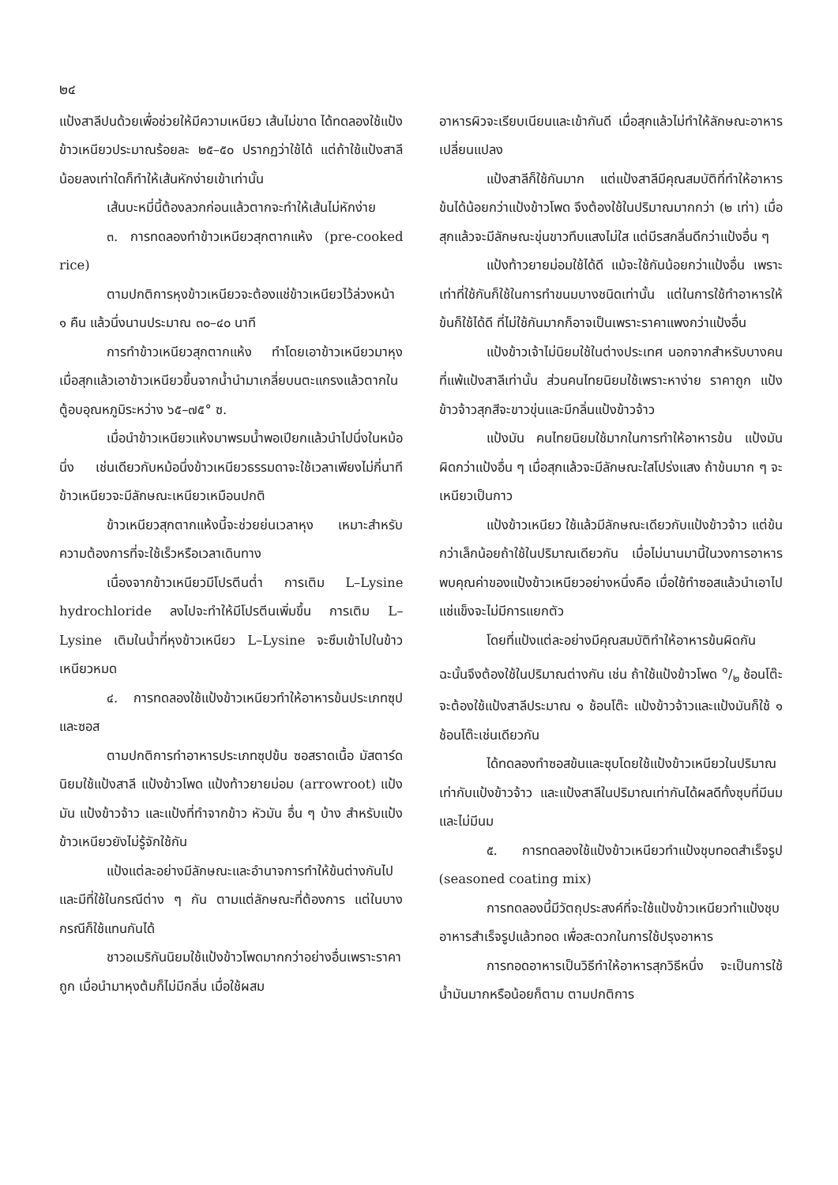๒๔
แป้งสาลีปนด้วยเพื่อช่วยให้มีความเหนียว เส้นไม่ขาด ได้ทดลองใช้แป้งข้าวเหนียวประมาณร้อยละ ๒๕–๕๐ ปรากฏว่าใช้ได้ แต่ถ้าใช้แป้งสาลีน้อยลงเท่าใดก็ทำให้เส้นหักง่ายเข้าเท่านั้น
เส้นบะหมี่นี้ต้องลวกก่อนแล้วตากจะทำให้เส้นไม่หักง่าย
๓. การทดลองทำข้าวเหนียวสุกตากแห้ง (pre-cooked rice)
ตามปกติการหุงข้าวเหนียวจะต้องแช่ข้าวเหนียวไว้ล่วงหน้า ๑ คืน แล้วนึ่งนานประมาณ ๓๐–๔๐ นาที
การทำข้าวเหนียวสุกตากแห้ง ทำโดยเอาข้าวเหนียวมาหุง เมื่อสุกแล้วเอาข้าวเหนียวขึ้นจากน้ำนำมาเกลี่ยบนตะแกรงแล้วตากในตู้อบอุณหภูมิระหว่าง ๖๕–๗๕° ซ.
เมื่อนำข้าวเหนียวแห้งมาพรมน้ำพอเปียกแล้วนำไปนึ่งในหม้อนึ่ง เช่นเดียวกับหม้อนึ่งข้าวเหนียวธรรมดาจะใช้เวลาเพียงไม่กี่นาที ข้าวเหนียวจะมีลักษณะเหนียวเหมือนปกติ
ข้าวเหนียวสุกตากแห้งนี้จะช่วยย่นเวลาหุง เหมาะสำหรับความต้องการที่จะใช้เร็วหรือเวลาเดินทาง
เนื่องจากข้าวเหนียวมีโปรตีนต่ำ การเติม L–Lysine hydrochloride ลงไปจะทำให้มีโปรตีนเพิ่มขึ้น การเติม L–Lysine เติมในน้ำที่หุงข้าวเหนียว L–Lysine จะซึมเข้าไปในข้าวเหนียวหมด
๔. การทดลองใช้แป้งข้าวเหนียวทำให้อาหารข้นประเภทซุปและซอส
ตามปกติการทำอาหารประเภทซุปข้น ซอสราดเนื้อ มัสตาร์ด นิยมใช้แป้งสาลี แป้งข้าวโพด แป้งท้าวยายม่อม (arrowroot) แป้งมัน แป้งข้าวจ้าว และแป้งที่ทำจากข้าว หัวมัน อื่น ๆ บ้าง สำหรับแป้งข้าวเหนียวยังไม่รู้จักใช้กัน
แป้งแต่ละอย่างมีลักษณะและอำนาจการทำให้ข้นต่างกันไป และมีที่ใช้ในกรณีต่าง ๆ กัน ตามแต่ลักษณะที่ต้องการ แต่ในบางกรณีก็ใช้แทนกันได้
ชาวอเมริกันนิยมใช้แป้งข้าวโพดมากกว่าอย่างอื่นเพราะราคาถูก เมื่อนำมาหุงต้มก็ไม่มีกลิ่น เมื่อใช้ผสม
อาหารผิวจะเรียบเนียนและเข้ากันดี เมื่อสุกแล้วไม่ทำให้ลักษณะอาหารเปลี่ยนแปลง
แป้งสาลีก็ใช้กันมาก แต่แป้งสาลีมีคุณสมบัติที่ทำให้อาหารข้นได้น้อยกว่าแป้งข้าวโพด จึงต้องใช้ในปริมาณมากกว่า (๒ เท่า) เมื่อสุกแล้วจะมีลักษณะขุ่นขาวทึบแสงไม่ใส แต่มีรสกลิ่นดีกว่าแป้งอื่น ๆ
แป้งท้าวยายม่อมใช้ได้ดี แม้จะใช้กันน้อยกว่าแป้งอื่น เพราะเท่าที่ใช้กันก็ใช้ในการทำขนมบางชนิดเท่านั้น แต่ในการใช้ทำอาหารให้ข้นก็ใช้ได้ดี ที่ไม่ใช้กันมากก็อาจเป็นเพราะราคาแพงกว่าแป้งอื่น
แป้งข้าวเจ้าไม่นิยมใช้ในต่างประเทศ นอกจากสำหรับบางคนที่แพ้แป้งสาลีเท่านั้น ส่วนคนไทยนิยมใช้เพราะหาง่าย ราคาถูก แป้งข้าวจ้าวสุกสีจะขาวขุ่นและมีกลิ่นแป้งข้าวจ้าว
แป้งมัน คนไทยนิยมใช้มากในการทำให้อาหารข้น แป้งมันผิดกว่าแป้งอื่น ๆ เมื่อสุกแล้วจะมีลักษณะใสโปร่งแสง ถ้าข้นมาก ๆ จะเหนียวเป็นกาว
แป้งข้าวเหนียว ใช้แล้วมีลักษณะเดียวกับแป้งข้าวจ้าว แต่ข้นกว่าเล็กน้อยถ้าใช้ในปริมาณเดียวกัน เมื่อไม่นานมานี้ในวงการอาหารพบคุณค่าของแป้งข้าวเหนียวอย่างหนึ่งคือ เมื่อใช้ทำซอสแล้วนำเอาไปแช่แข็งจะไม่มีการแยกตัว
โดยที่แป้งแต่ละอย่างมีคุณสมบัติทำให้อาหารข้นผิดกัน ฉะนั้นจึงต้องใช้ในปริมาณต่างกัน เช่น ถ้าใช้แป้งข้าวโพด ๑/๒ ช้อนโต๊ะ จะต้องใช้แป้งสาลีประมาณ ๑ ช้อนโต๊ะ แป้งข้าวจ้าวและแป้งมันก็ใช้ ๑ ช้อนโต๊ะเช่นเดียวกัน
ได้ทดลองทำซอสข้นและซุบโดยใช้แป้งข้าวเหนียวในปริมาณเท่ากับแป้งข้าวจ้าว และแป้งสาลีในปริมาณเท่ากันได้ผลดีทั้งซุบที่มีนมและไม่มีนม
๕. การทดลองใช้แป้งข้าวเหนียวทำแป้งชุบทอดสำเร็จรูป (seasoned coating mix)
การทดลองนี้มีวัตถุประสงค์ที่จะใช้แป้งข้าวเหนียวทำแป้งชุบอาหารสำเร็จรูปแล้วทอด เพื่อสะดวกในการใช้ปรุงอาหาร
การทอดอาหารเป็นวิธีทำให้อาหารสุกวิธีหนึ่ง จะเป็นการใช้น้ำมันมากหรือน้อยก็ตาม ตามปกติการ